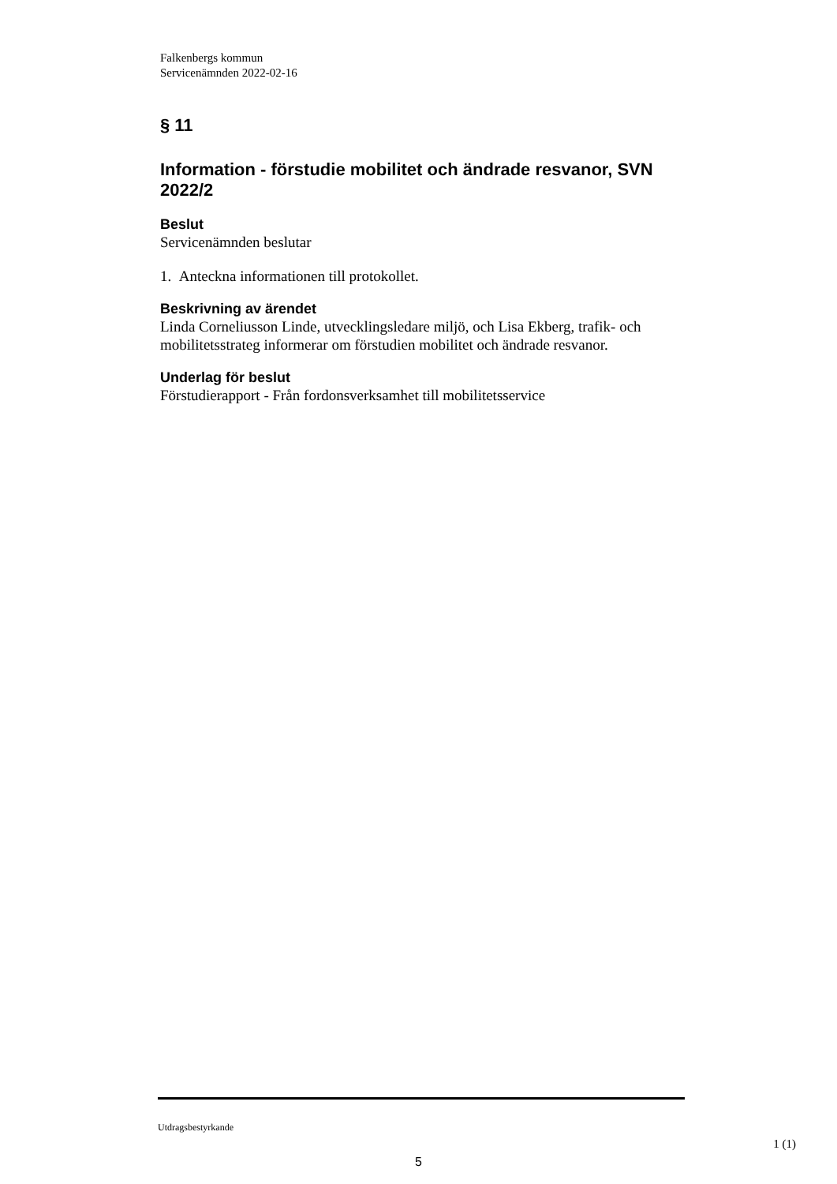Falkenbergs kommun
Servicenämnden 2022-02-16
§ 11
Information - förstudie mobilitet och ändrade resvanor, SVN 2022/2
Beslut
Servicenämnden beslutar
1. Anteckna informationen till protokollet.
Beskrivning av ärendet
Linda Corneliusson Linde, utvecklingsledare miljö, och Lisa Ekberg, trafik- och mobilitetsstrateg informerar om förstudien mobilitet och ändrade resvanor.
Underlag för beslut
Förstudierapport - Från fordonsverksamhet till mobilitetsservice
Utdragsbestyrkande
1 (1)
5